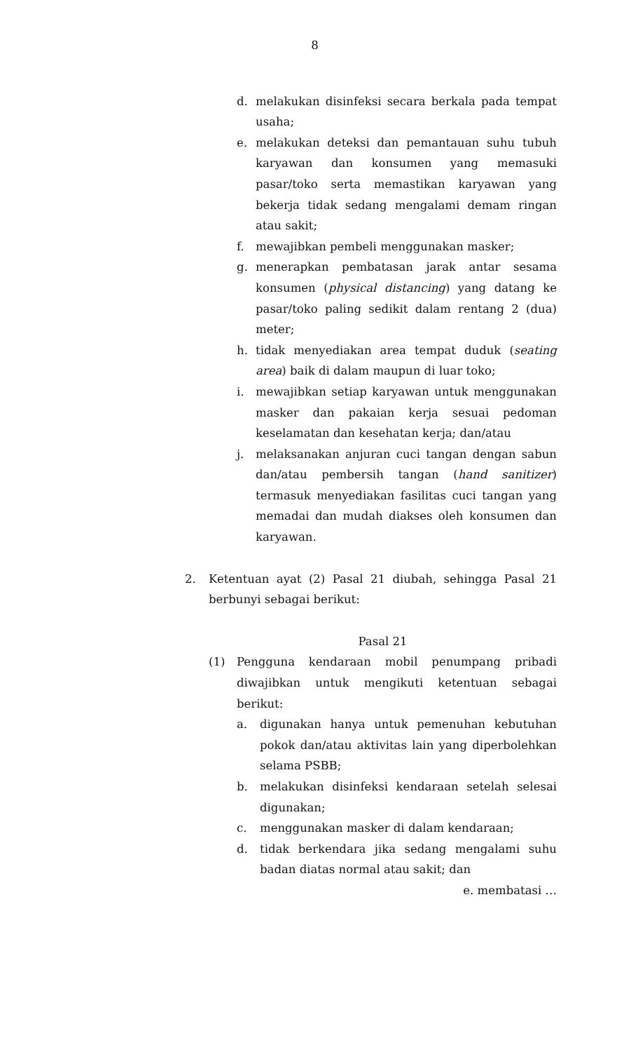8
d. melakukan disinfeksi secara berkala pada tempat usaha;
e. melakukan deteksi dan pemantauan suhu tubuh karyawan dan konsumen yang memasuki pasar/toko serta memastikan karyawan yang bekerja tidak sedang mengalami demam ringan atau sakit;
f. mewajibkan pembeli menggunakan masker;
g. menerapkan pembatasan jarak antar sesama konsumen (physical distancing) yang datang ke pasar/toko paling sedikit dalam rentang 2 (dua) meter;
h. tidak menyediakan area tempat duduk (seating area) baik di dalam maupun di luar toko;
i. mewajibkan setiap karyawan untuk menggunakan masker dan pakaian kerja sesuai pedoman keselamatan dan kesehatan kerja; dan/atau
j. melaksanakan anjuran cuci tangan dengan sabun dan/atau pembersih tangan (hand sanitizer) termasuk menyediakan fasilitas cuci tangan yang memadai dan mudah diakses oleh konsumen dan karyawan.
2. Ketentuan ayat (2) Pasal 21 diubah, sehingga Pasal 21 berbunyi sebagai berikut:
Pasal 21
(1) Pengguna kendaraan mobil penumpang pribadi diwajibkan untuk mengikuti ketentuan sebagai berikut:
a. digunakan hanya untuk pemenuhan kebutuhan pokok dan/atau aktivitas lain yang diperbolehkan selama PSBB;
b. melakukan disinfeksi kendaraan setelah selesai digunakan;
c. menggunakan masker di dalam kendaraan;
d. tidak berkendara jika sedang mengalami suhu badan diatas normal atau sakit; dan
e. membatasi …